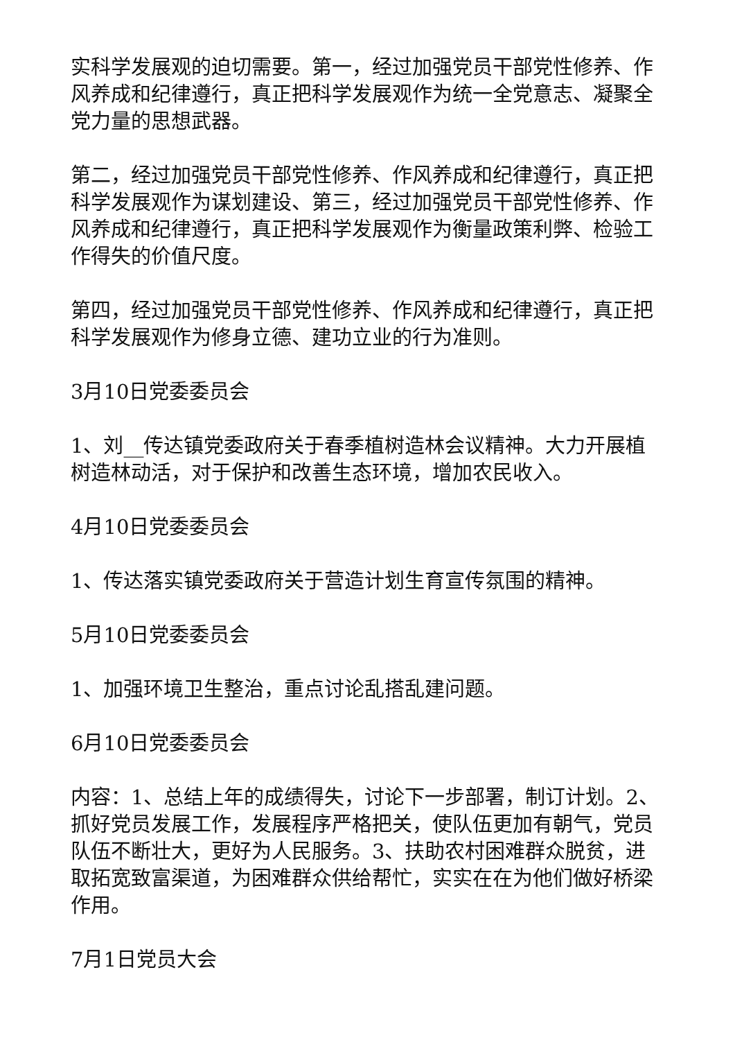实科学发展观的迫切需要。第一，经过加强党员干部党性修养、作风养成和纪律遵行，真正把科学发展观作为统一全党意志、凝聚全党力量的思想武器。
第二，经过加强党员干部党性修养、作风养成和纪律遵行，真正把科学发展观作为谋划建设、第三，经过加强党员干部党性修养、作风养成和纪律遵行，真正把科学发展观作为衡量政策利弊、检验工作得失的价值尺度。
第四，经过加强党员干部党性修养、作风养成和纪律遵行，真正把科学发展观作为修身立德、建功立业的行为准则。
3月10日党委委员会
1、刘__传达镇党委政府关于春季植树造林会议精神。大力开展植树造林动活，对于保护和改善生态环境，增加农民收入。
4月10日党委委员会
1、传达落实镇党委政府关于营造计划生育宣传氛围的精神。
5月10日党委委员会
1、加强环境卫生整治，重点讨论乱搭乱建问题。
6月10日党委委员会
内容：1、总结上年的成绩得失，讨论下一步部署，制订计划。2、抓好党员发展工作，发展程序严格把关，使队伍更加有朝气，党员队伍不断壮大，更好为人民服务。3、扶助农村困难群众脱贫，进取拓宽致富渠道，为困难群众供给帮忙，实实在在为他们做好桥梁作用。
7月1日党员大会